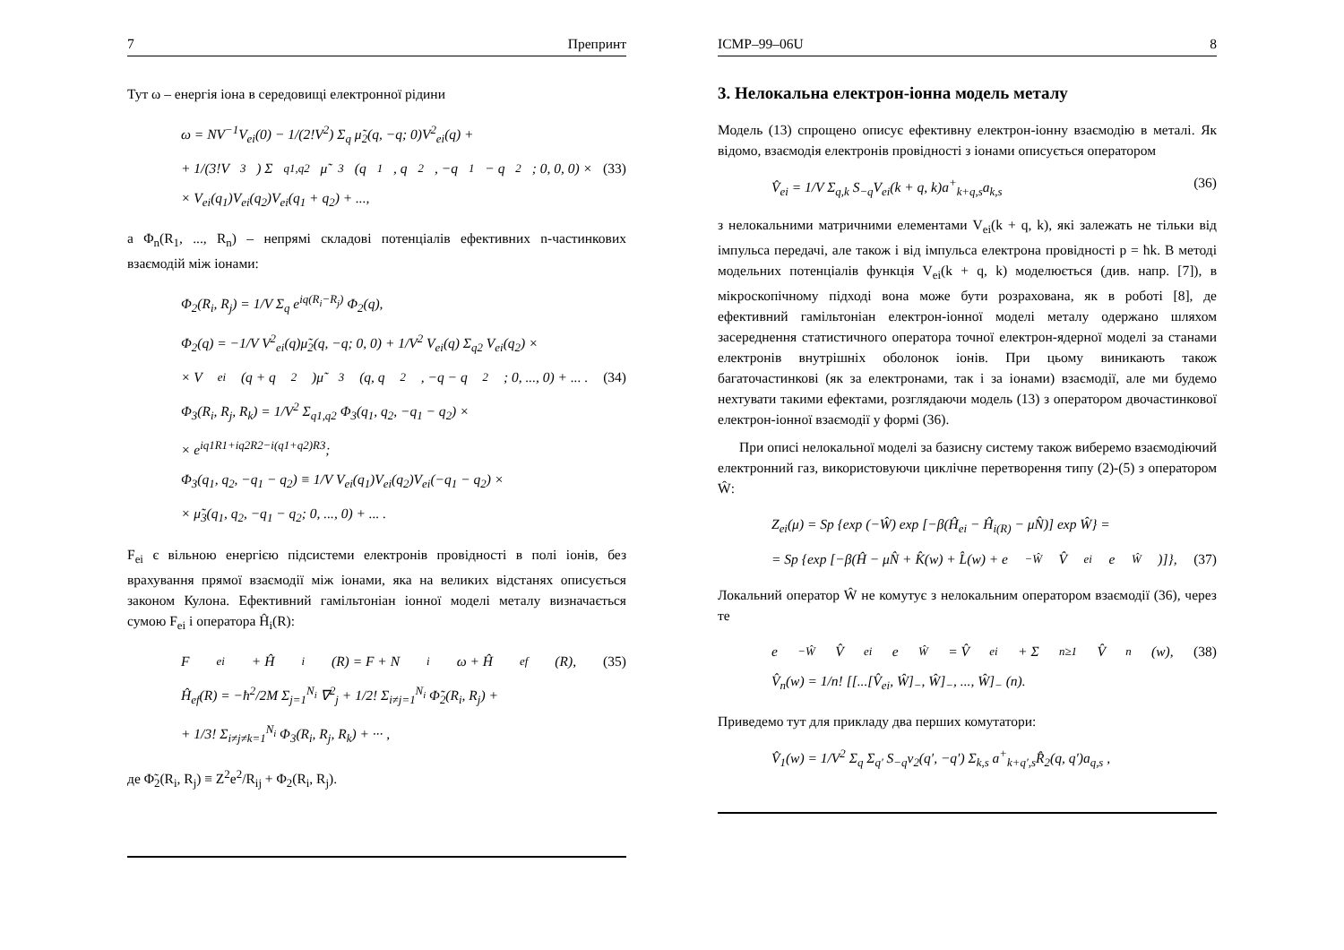7 Препринт
Тут ω – енергія іона в середовищі електронної рідини
ω = NV<sup>−1</sup>V<sub>ei</sub>(0) − 1/(2!V<sup>2</sup>) Σ<sub>q</sub> μ̃<sub>2</sub>(q, −q; 0)V<sup>2</sup><sub>ei</sub>(q) +
+ 1/(3!V<sup>3</sup>) Σ<sub>q1,q2</sub> μ̃<sub>3</sub>(q<sub>1</sub>, q<sub>2</sub>, −q<sub>1</sub> − q<sub>2</sub>; 0, 0, 0) × (33)
× V<sub>ei</sub>(q<sub>1</sub>)V<sub>ei</sub>(q<sub>2</sub>)V<sub>ei</sub>(q<sub>1</sub> + q<sub>2</sub>) + ...,
а Φ<sub>n</sub>(R<sub>1</sub>, ..., R<sub>n</sub>) – непрямі складові потенціалів ефективних n-частинкових взаємодій між іонами:
Φ<sub>2</sub>(R<sub>i</sub>, R<sub>j</sub>) = 1/V Σ<sub>q</sub> e<sup>iq(R<sub>i</sub>−R<sub>j</sub>)</sup> Φ<sub>2</sub>(q),
Φ<sub>2</sub>(q) = −1/V V<sup>2</sup><sub>ei</sub>(q)μ̃<sub>2</sub>(q, −q; 0, 0) + 1/V<sup>2</sup> V<sub>ei</sub>(q) Σ<sub>q2</sub> V<sub>ei</sub>(q<sub>2</sub>) ×
× V<sub>ei</sub>(q + q<sub>2</sub>)μ̃<sub>3</sub>(q, q<sub>2</sub>, −q − q<sub>2</sub>; 0, ..., 0) + ... . (34)
Φ<sub>3</sub>(R<sub>i</sub>, R<sub>j</sub>, R<sub>k</sub>) = 1/V<sup>2</sup> Σ<sub>q1,q2</sub> Φ<sub>3</sub>(q<sub>1</sub>, q<sub>2</sub>, −q<sub>1</sub> − q<sub>2</sub>) ×
× e<sup>iq1R1+iq2R2−i(q1+q2)R3</sup>;
Φ<sub>3</sub>(q<sub>1</sub>, q<sub>2</sub>, −q<sub>1</sub> − q<sub>2</sub>) ≡ 1/V V<sub>ei</sub>(q<sub>1</sub>)V<sub>ei</sub>(q<sub>2</sub>)V<sub>ei</sub>(−q<sub>1</sub> − q<sub>2</sub>) ×
× μ̃<sub>3</sub>(q<sub>1</sub>, q<sub>2</sub>, −q<sub>1</sub> − q<sub>2</sub>; 0, ..., 0) + ... .
F<sub>ei</sub> є вільною енергією підсистеми електронів провідності в полі іонів, без врахування прямої взаємодії між іонами, яка на великих відстанях описується законом Кулона. Ефективний гамільтоніан іонної моделі металу визначається сумою F<sub>ei</sub> і оператора Ĥ<sub>i</sub>(R):
F<sub>ei</sub> + Ĥ<sub>i</sub>(R) = F + N<sub>i</sub>ω + Ĥ<sub>ef</sub>(R), (35)
Ĥ<sub>ef</sub>(R) = −ħ<sup>2</sup>/2M Σ<sub>j=1</sub><sup>N<sub>i</sub></sup> ∇<sup>2</sup><sub>j</sub> + 1/2! Σ<sub>i≠j=1</sub><sup>N<sub>i</sub></sup> Φ̃<sub>2</sub>(R<sub>i</sub>, R<sub>j</sub>) +
+ 1/3! Σ<sub>i≠j≠k=1</sub><sup>N<sub>i</sub></sup> Φ<sub>3</sub>(R<sub>i</sub>, R<sub>j</sub>, R<sub>k</sub>) + ··· ,
де Φ̃<sub>2</sub>(R<sub>i</sub>, R<sub>j</sub>) ≡ Z<sup>2</sup>e<sup>2</sup>/R<sub>ij</sub> + Φ<sub>2</sub>(R<sub>i</sub>, R<sub>j</sub>).
ICMP–99–06U 8
3. Нелокальна електрон-іонна модель металу
Модель (13) спрощено описує ефективну електрон-іонну взаємодію в металі. Як відомо, взаємодія електронів провідності з іонами описується оператором
V̂<sub>ei</sub> = 1/V Σ<sub>q,k</sub> S<sub>−q</sub>V<sub>ei</sub>(k + q, k)a<sup>+</sup><sub>k+q,s</sub>a<sub>k,s</sub> (36)
з нелокальними матричними елементами V<sub>ei</sub>(k + q, k), які залежать не тільки від імпульса передачі, але також і від імпульса електрона провідності p = ħk. В методі модельних потенціалів функція V<sub>ei</sub>(k + q, k) моделюється (див. напр. [7]), в мікроскопічному підході вона може бути розрахована, як в роботі [8], де ефективний гамільтоніан електрон-іонної моделі металу одержано шляхом засереднення статистичного оператора точної електрон-ядерної моделі за станами електронів внутрішніх оболонок іонів. При цьому виникають також багаточастинкові (як за електронами, так і за іонами) взаємодії, але ми будемо нехтувати такими ефектами, розглядаючи модель (13) з оператором двочастинкової електрон-іонної взаємодії у формі (36).
При описі нелокальної моделі за базисну систему також виберемо взаємодіючий електронний газ, використовуючи циклічне перетворення типу (2)-(5) з оператором Ŵ:
Z<sub>ei</sub>(μ) = Sp {exp (−Ŵ) exp [−β(Ĥ<sub>ei</sub> − Ĥ<sub>i(R)</sub> − μN̂)] exp Ŵ} =
= Sp {exp [−β(Ĥ − μN̂ + K̂(w) + L̂(w) + e<sup>−Ŵ</sup>V̂<sub>ei</sub>e<sup>Ŵ</sup>)]}, (37)
Локальний оператор Ŵ не комутує з нелокальним оператором взаємодії (36), через те
e<sup>−Ŵ</sup>V̂<sub>ei</sub>e<sup>Ŵ</sup> = V̂<sub>ei</sub> + Σ<sub>n≥1</sub> V̂<sub>n</sub>(w), (38)
V̂<sub>n</sub>(w) = 1/n! [[...[V̂<sub>ei</sub>, Ŵ]<sub>−</sub>, Ŵ]<sub>−</sub>, ..., Ŵ]<sub>−</sub> (n).
Приведемо тут для прикладу два перших комутатори:
V̂<sub>1</sub>(w) = 1/V<sup>2</sup> Σ<sub>q</sub> Σ<sub>q′</sub> S<sub>−q</sub>ν<sub>2</sub>(q′, −q′) Σ<sub>k,s</sub> a<sup>+</sup><sub>k+q′,s</sub>R̂<sub>2</sub>(q, q′)a<sub>q,s</sub> ,